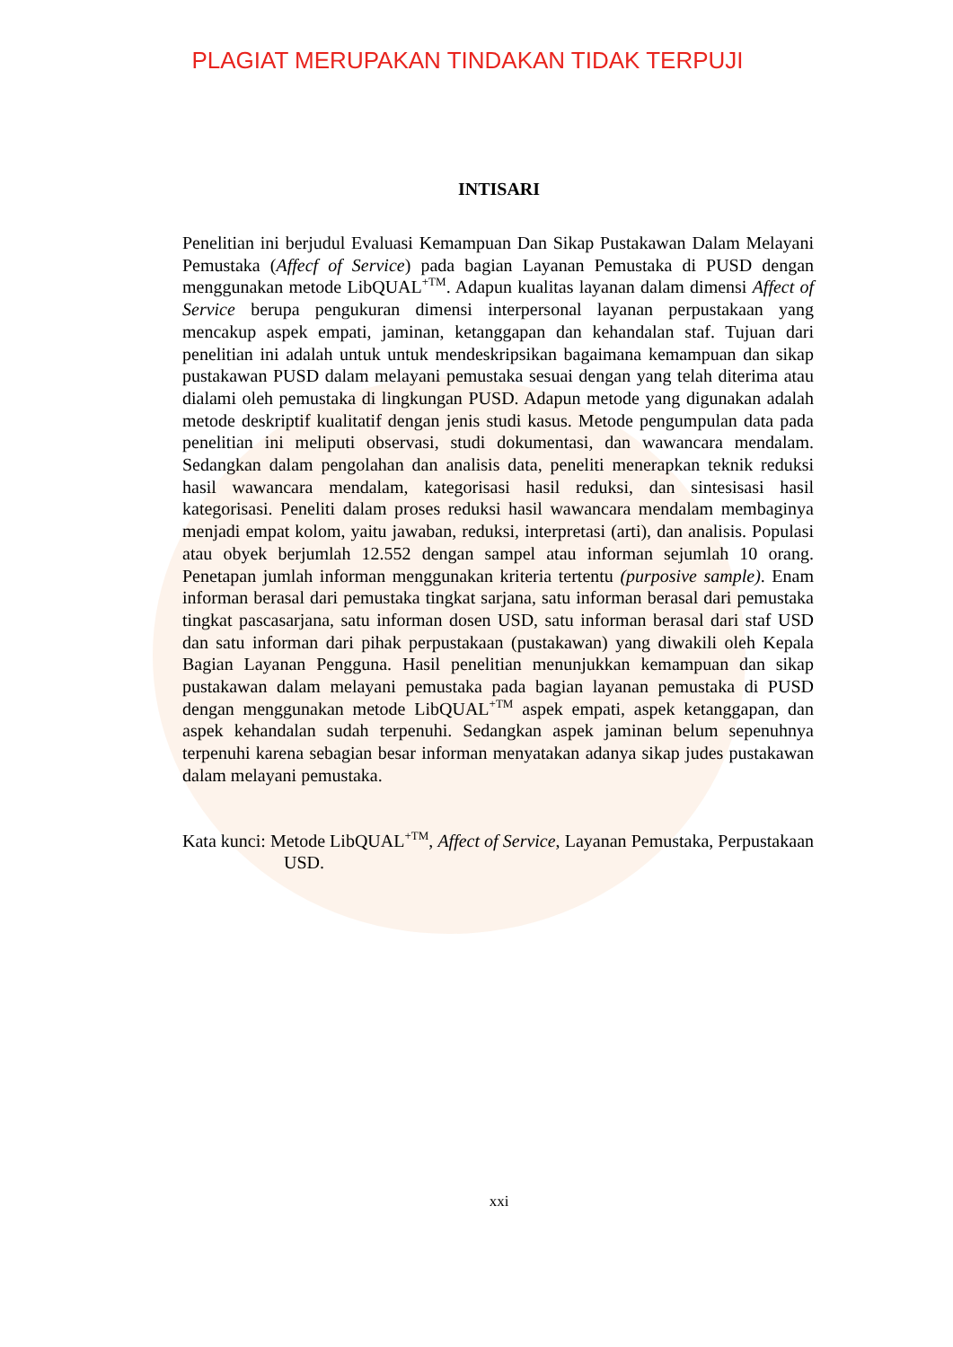PLAGIAT MERUPAKAN TINDAKAN TIDAK TERPUJI
INTISARI
Penelitian ini berjudul Evaluasi Kemampuan Dan Sikap Pustakawan Dalam Melayani Pemustaka (Affecf of Service) pada bagian Layanan Pemustaka di PUSD dengan menggunakan metode LibQUAL<sup>+TM</sup>. Adapun kualitas layanan dalam dimensi Affect of Service berupa pengukuran dimensi interpersonal layanan perpustakaan yang mencakup aspek empati, jaminan, ketanggapan dan kehandalan staf. Tujuan dari penelitian ini adalah untuk untuk mendeskripsikan bagaimana kemampuan dan sikap pustakawan PUSD dalam melayani pemustaka sesuai dengan yang telah diterima atau dialami oleh pemustaka di lingkungan PUSD. Adapun metode yang digunakan adalah metode deskriptif kualitatif dengan jenis studi kasus. Metode pengumpulan data pada penelitian ini meliputi observasi, studi dokumentasi, dan wawancara mendalam. Sedangkan dalam pengolahan dan analisis data, peneliti menerapkan teknik reduksi hasil wawancara mendalam, kategorisasi hasil reduksi, dan sintesisasi hasil kategorisasi. Peneliti dalam proses reduksi hasil wawancara mendalam membaginya menjadi empat kolom, yaitu jawaban, reduksi, interpretasi (arti), dan analisis. Populasi atau obyek berjumlah 12.552 dengan sampel atau informan sejumlah 10 orang. Penetapan jumlah informan menggunakan kriteria tertentu (purposive sample). Enam informan berasal dari pemustaka tingkat sarjana, satu informan berasal dari pemustaka tingkat pascasarjana, satu informan dosen USD, satu informan berasal dari staf USD dan satu informan dari pihak perpustakaan (pustakawan) yang diwakili oleh Kepala Bagian Layanan Pengguna. Hasil penelitian menunjukkan kemampuan dan sikap pustakawan dalam melayani pemustaka pada bagian layanan pemustaka di PUSD dengan menggunakan metode LibQUAL<sup>+TM</sup> aspek empati, aspek ketanggapan, dan aspek kehandalan sudah terpenuhi. Sedangkan aspek jaminan belum sepenuhnya terpenuhi karena sebagian besar informan menyatakan adanya sikap judes pustakawan dalam melayani pemustaka.
Kata kunci: Metode LibQUAL<sup>+TM</sup>, Affect of Service, Layanan Pemustaka, Perpustakaan USD.
xxi